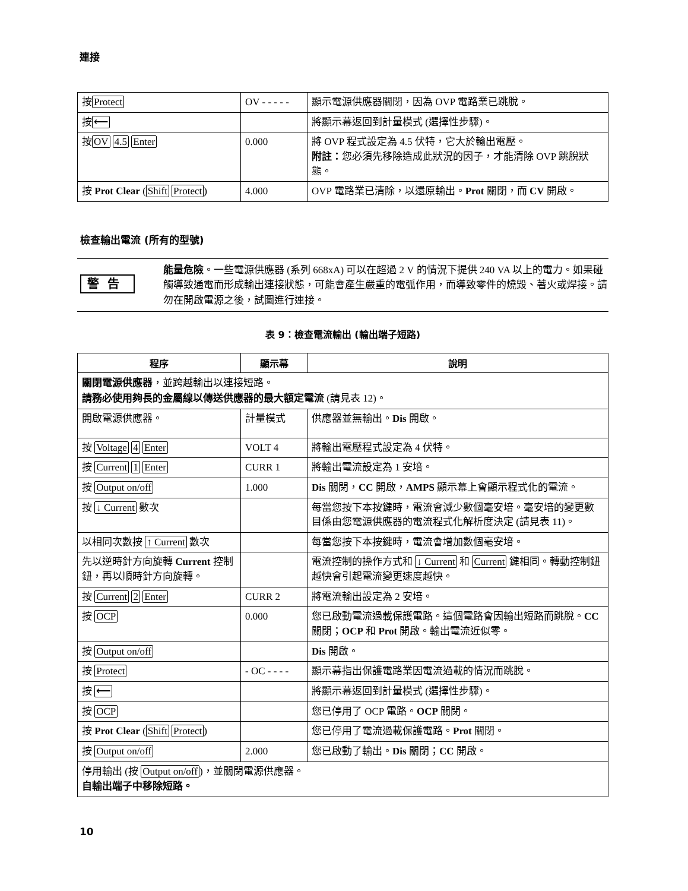連接
| 按 Protect | OV - - - - - | 顯示電源供應器關閉，因為 OVP 電路業已跳脫。 |
| 按 ⟵ | | 將顯示幕返回到計量模式 (選擇性步驟)。 |
| 按 OV 4.5 Enter | 0.000 | 將 OVP 程式設定為 4.5 伏特，它大於輸出電壓。 附註： 您必須先移除造成此狀況的因子，才能清除 OVP 跳脫狀態。 |
| 按 Prot Clear ( Shift Protect ) | 4.000 | OVP 電路業已清除，以還原輸出。 Prot 關閉，而 CV 開啟。 |
檢查輸出電流 (所有的型號)
警告
能量危險。一些電源供應器 (系列 668xA) 可以在超過 2 V 的情況下提供 240 VA 以上的電力。如果碰觸導致通電而形成輸出連接狀態，可能會產生嚴重的電弧作用，而導致零件的燒毀、著火或焊接。請勿在開啟電源之後，試圖進行連接。
表 9：檢查電流輸出 (輸出端子短路)
| 程序 | 顯示幕 | 說明 |
| --- | --- | --- |
| 關閉電源供應器 ，並跨越輸出以連接短路。 請務必使用夠長的金屬線以傳送供應器的最大額定電流 (請見表 12)。 | | |
| 開啟電源供應器。 | 計量模式 | 供應器並無輸出。 Dis 開啟。 |
| 按 Voltage 4 Enter | VOLT 4 | 將輸出電壓程式設定為 4 伏特。 |
| 按 Current 1 Enter | CURR 1 | 將輸出電流設定為 1 安培。 |
| 按 Output on/off | 1.000 | Dis 關閉， CC 開啟， AMPS 顯示幕上會顯示程式化的電流。 |
| 按 ↓ Current 數次 | | 每當您按下本按鍵時，電流會減少數個毫安培。毫安培的變更數目係由您電源供應器的電流程式化解析度決定 (請見表 11)。 |
| 以相同次數按 ↑ Current 數次 | | 每當您按下本按鍵時，電流會增加數個毫安培。 |
| 先以逆時針方向旋轉 Current 控制鈕，再以順時針方向旋轉。 | | 電流控制的操作方式和 ↓ Current 和 Current 鍵相同。轉動控制鈕越快會引起電流變更速度越快。 |
| 按 Current 2 Enter | CURR 2 | 將電流輸出設定為 2 安培。 |
| 按 OCP | 0.000 | 您已啟動電流過載保護電路。這個電路會因輸出短路而跳脫。 CC 關閉； OCP 和 Prot 開啟。輸出電流近似零。 |
| 按 Output on/off | | Dis 開啟。 |
| 按 Protect | - OC - - - - | 顯示幕指出保護電路業因電流過載的情況而跳脫。 |
| 按 ⟵ | | 將顯示幕返回到計量模式 (選擇性步驟)。 |
| 按 OCP | | 您已停用了 OCP 電路。 OCP 關閉。 |
| 按 Prot Clear ( Shift Protect ) | | 您已停用了電流過載保護電路。 Prot 關閉。 |
| 按 Output on/off | 2.000 | 您已啟動了輸出。 Dis 關閉； CC 開啟。 |
| 停用輸出 (按 Output on/off )，並關閉電源供應器。 自輸出端子中移除短路。 | | |
10